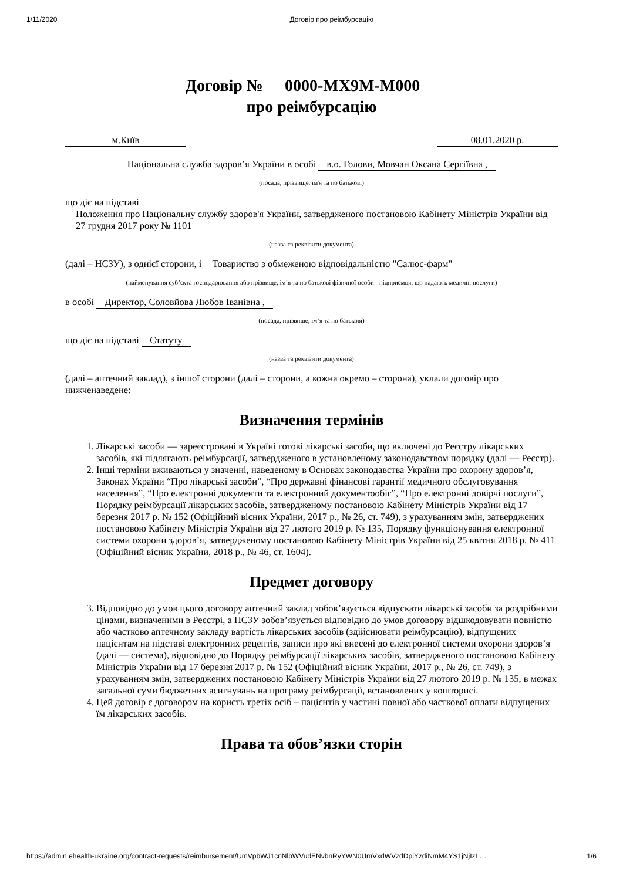1/11/2020 Договір про реімбурсацію
Договір № 0000-MX9M-M000
про реімбурсацію
м.Київ 08.01.2020 р.
Національна служба здоров’я України в особі в.о. Голови, Мовчан Оксана Сергіївна ,
(посада, прізвище, ім'я та по батькові)
що діє на підставі
Положення про Національну службу здоров'я України, затвердженого постановою Кабінету Міністрів України від 27 грудня 2017 року № 1101
(назва та реквізити документа)
(далі – НСЗУ), з однієї сторони, і Товариство з обмеженою відповідальністю "Салюс-фарм"
(найменування суб’єкта господарювання або прізвище, ім’я та по батькові фізичної особи - підприємця, що надають медичні послуги)
в особі Директор, Соловйова Любов Іванівна ,
(посада, прізвище, ім’я та по батькові)
що діє на підставі Статуту
(назва та реквізити документа)
(далі – аптечний заклад), з іншої сторони (далі – сторони, а кожна окремо – сторона), уклали договір про нижченаведене:
Визначення термінів
1. Лікарські засоби — зареєстровані в Україні готові лікарські засоби, що включені до Реєстру лікарських засобів, які підлягають реімбурсації, затвердженого в установленому законодавством порядку (далі — Реєстр).
2. Інші терміни вживаються у значенні, наведеному в Основах законодавства України про охорону здоров’я, Законах України “Про лікарські засоби”, “Про державні фінансові гарантії медичного обслуговування населення”, “Про електронні документи та електронний документообіг”, “Про електронні довірчі послуги”, Порядку реімбурсації лікарських засобів, затвердженому постановою Кабінету Міністрів України від 17 березня 2017 р. № 152 (Офіційний вісник України, 2017 р., № 26, ст. 749), з урахуванням змін, затверджених постановою Кабінету Міністрів України від 27 лютого 2019 р. № 135, Порядку функціонування електронної системи охорони здоров’я, затвердженому постановою Кабінету Міністрів України від 25 квітня 2018 р. № 411 (Офіційний вісник України, 2018 р., № 46, ст. 1604).
Предмет договору
3. Відповідно до умов цього договору аптечний заклад зобов’язується відпускати лікарські засоби за роздрібними цінами, визначеними в Реєстрі, а НСЗУ зобов’язується відповідно до умов договору відшкодовувати повністю або частково аптечному закладу вартість лікарських засобів (здійснювати реімбурсацію), відпущених пацієнтам на підставі електронних рецептів, записи про які внесені до електронної системи охорони здоров’я (далі — система), відповідно до Порядку реімбурсації лікарських засобів, затвердженого постановою Кабінету Міністрів України від 17 березня 2017 р. № 152 (Офіційний вісник України, 2017 р., № 26, ст. 749), з урахуванням змін, затверджених постановою Кабінету Міністрів України від 27 лютого 2019 р. № 135, в межах загальної суми бюджетних асигнувань на програму реімбурсації, встановлених у кошторисі.
4. Цей договір є договором на користь третіх осіб – пацієнтів у частині повної або часткової оплати відпущених їм лікарських засобів.
Права та обов’язки сторін
https://admin.ehealth-ukraine.org/contract-requests/reimbursement/UmVpbWJ1cnNlbWVudENvbnRyYWN0UmVxdWVzdDpiYzdiNmM4YS1jNjIzL… 1/6